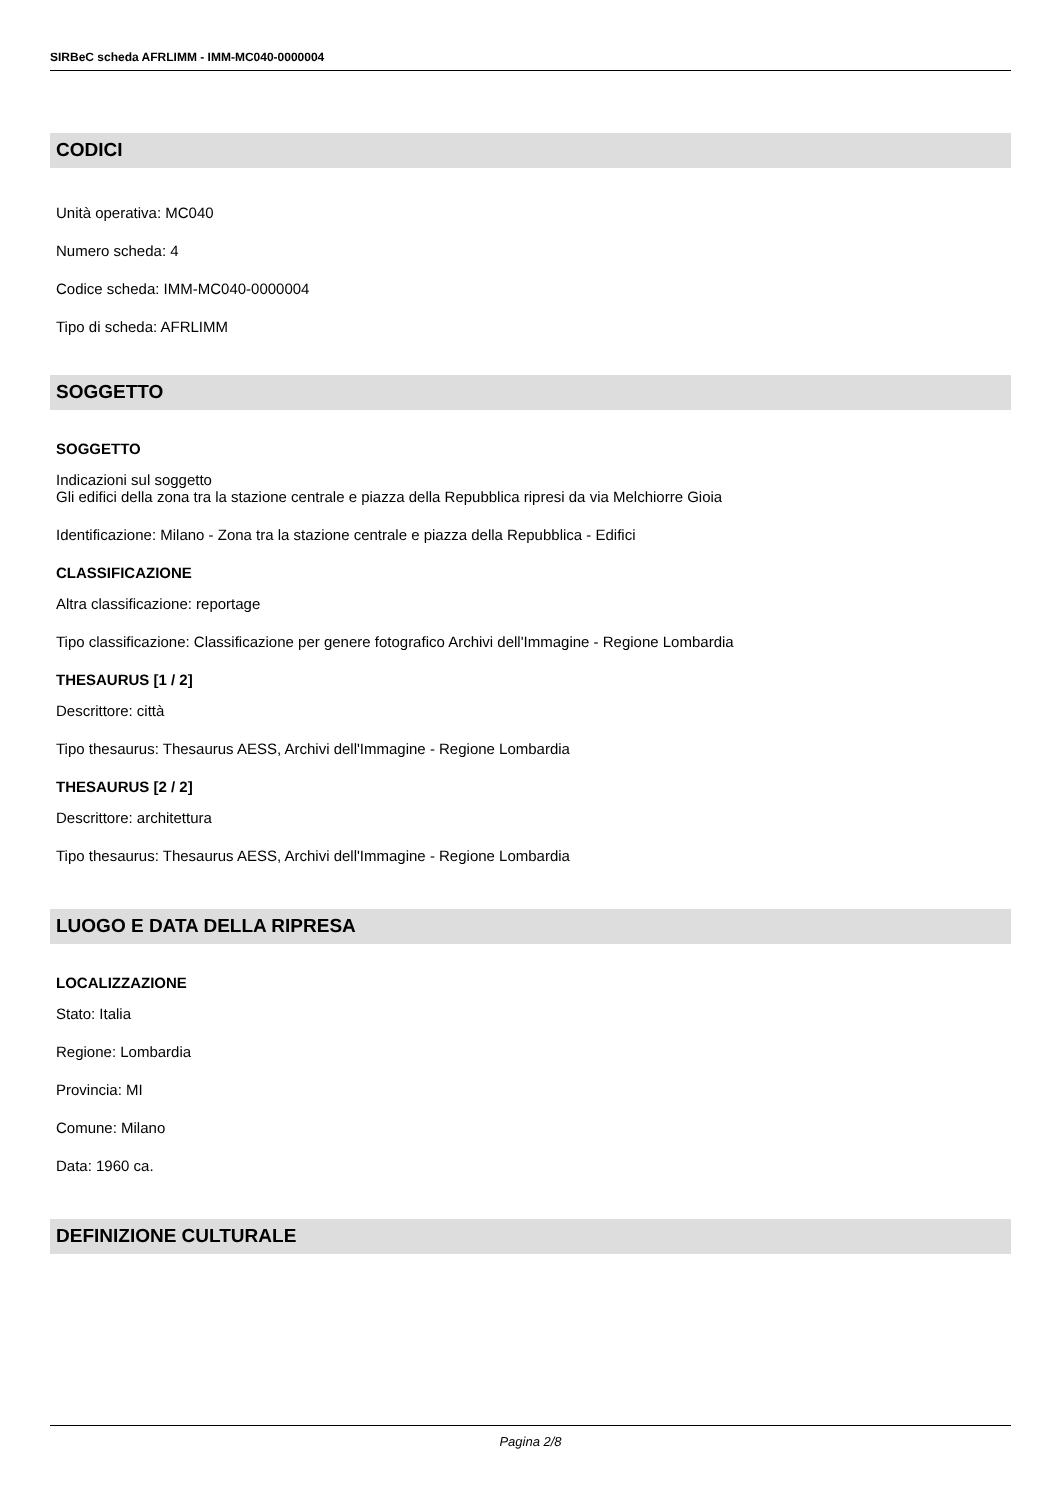SIRBeC scheda AFRLIMM - IMM-MC040-0000004
CODICI
Unità operativa: MC040
Numero scheda: 4
Codice scheda: IMM-MC040-0000004
Tipo di scheda: AFRLIMM
SOGGETTO
SOGGETTO
Indicazioni sul soggetto
Gli edifici della zona tra la stazione centrale e piazza della Repubblica ripresi da via Melchiorre Gioia
Identificazione: Milano - Zona tra la stazione centrale e piazza della Repubblica - Edifici
CLASSIFICAZIONE
Altra classificazione: reportage
Tipo classificazione: Classificazione per genere fotografico Archivi dell'Immagine - Regione Lombardia
THESAURUS [1 / 2]
Descrittore: città
Tipo thesaurus: Thesaurus AESS, Archivi dell'Immagine - Regione Lombardia
THESAURUS [2 / 2]
Descrittore: architettura
Tipo thesaurus: Thesaurus AESS, Archivi dell'Immagine - Regione Lombardia
LUOGO E DATA DELLA RIPRESA
LOCALIZZAZIONE
Stato: Italia
Regione: Lombardia
Provincia: MI
Comune: Milano
Data: 1960 ca.
DEFINIZIONE CULTURALE
Pagina 2/8